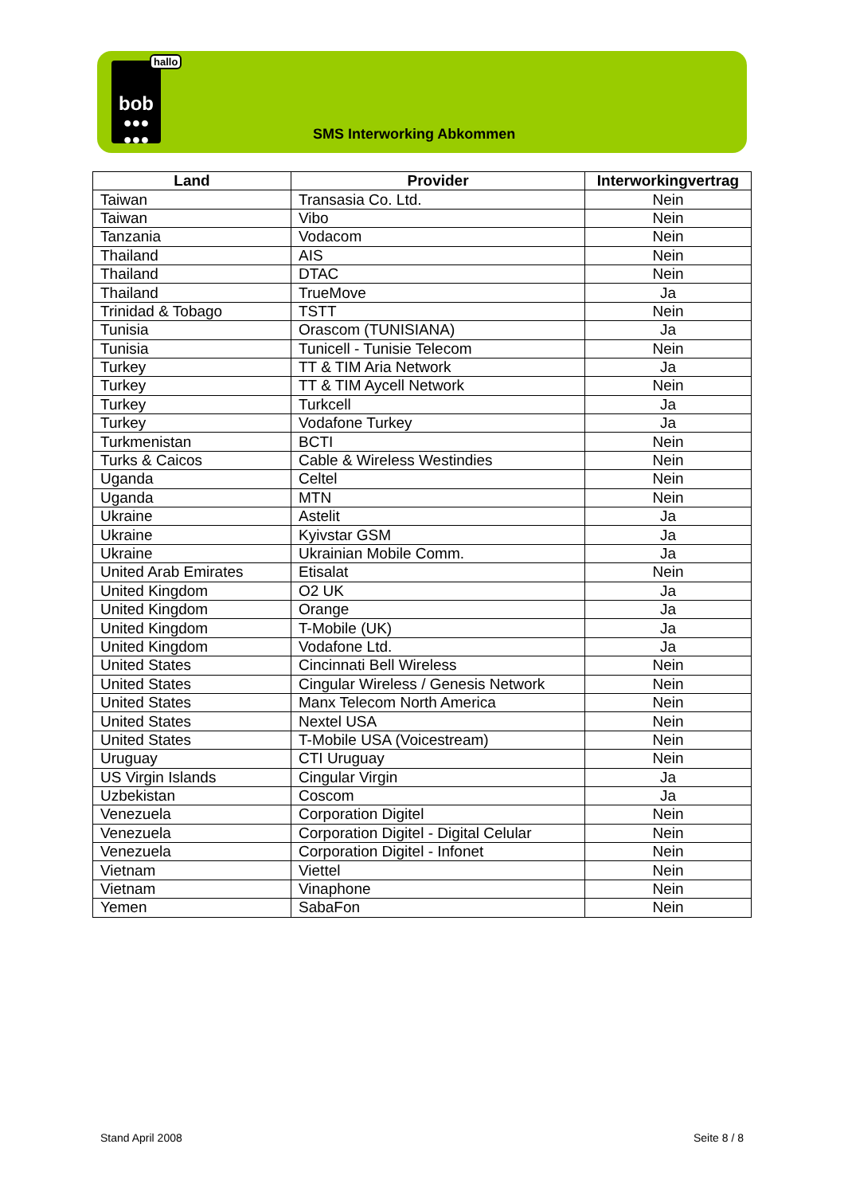bob
●●●
●●●
hallo
SMS Interworking Abkommen
| Land | Provider | Interworkingvertrag |
| --- | --- | --- |
| Taiwan | Transasia Co. Ltd. | Nein |
| Taiwan | Vibo | Nein |
| Tanzania | Vodacom | Nein |
| Thailand | AIS | Nein |
| Thailand | DTAC | Nein |
| Thailand | TrueMove | Ja |
| Trinidad & Tobago | TSTT | Nein |
| Tunisia | Orascom (TUNISIANA) | Ja |
| Tunisia | Tunicell - Tunisie Telecom | Nein |
| Turkey | TT & TIM Aria Network | Ja |
| Turkey | TT & TIM Aycell Network | Nein |
| Turkey | Turkcell | Ja |
| Turkey | Vodafone Turkey | Ja |
| Turkmenistan | BCTI | Nein |
| Turks & Caicos | Cable & Wireless Westindies | Nein |
| Uganda | Celtel | Nein |
| Uganda | MTN | Nein |
| Ukraine | Astelit | Ja |
| Ukraine | Kyivstar GSM | Ja |
| Ukraine | Ukrainian Mobile Comm. | Ja |
| United Arab Emirates | Etisalat | Nein |
| United Kingdom | O2 UK | Ja |
| United Kingdom | Orange | Ja |
| United Kingdom | T-Mobile (UK) | Ja |
| United Kingdom | Vodafone Ltd. | Ja |
| United States | Cincinnati Bell Wireless | Nein |
| United States | Cingular Wireless / Genesis Network | Nein |
| United States | Manx Telecom North America | Nein |
| United States | Nextel USA | Nein |
| United States | T-Mobile USA (Voicestream) | Nein |
| Uruguay | CTI Uruguay | Nein |
| US Virgin Islands | Cingular Virgin | Ja |
| Uzbekistan | Coscom | Ja |
| Venezuela | Corporation Digitel | Nein |
| Venezuela | Corporation Digitel - Digital Celular | Nein |
| Venezuela | Corporation Digitel - Infonet | Nein |
| Vietnam | Viettel | Nein |
| Vietnam | Vinaphone | Nein |
| Yemen | SabaFon | Nein |
Stand April 2008 Seite 8 / 8